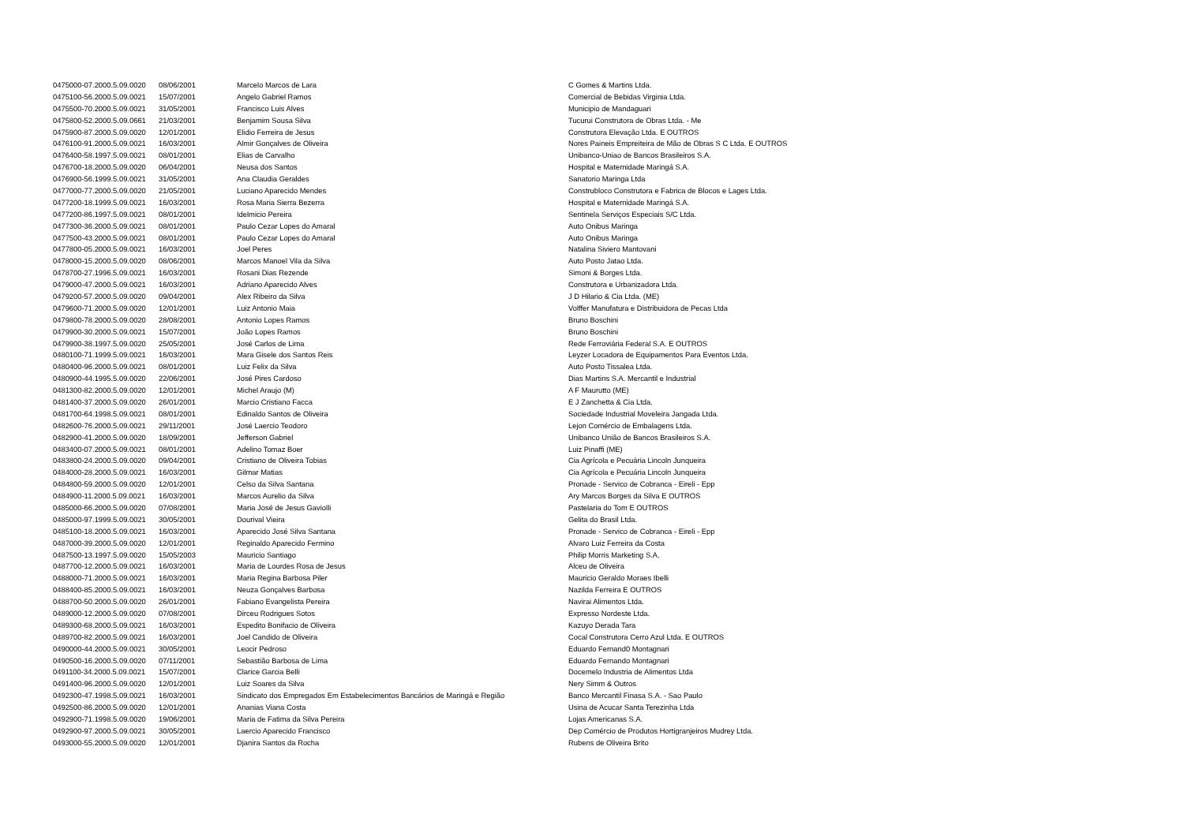| 0475000-07.2000.5.09.0020 | 08/06/2001 | Marcelo Marcos de Lara | C Gomes & Martins Ltda. |
| 0475100-56.2000.5.09.0021 | 15/07/2001 | Angelo Gabriel Ramos | Comercial de Bebidas Virginia Ltda. |
| 0475500-70.2000.5.09.0021 | 31/05/2001 | Francisco Luis Alves | Municipio de Mandaguari |
| 0475800-52.2000.5.09.0661 | 21/03/2001 | Benjamim Sousa Silva | Tucurui Construtora de Obras Ltda. - Me |
| 0475900-87.2000.5.09.0020 | 12/01/2001 | Elidio Ferreira de Jesus | Construtora Elevação Ltda. E OUTROS |
| 0476100-91.2000.5.09.0021 | 16/03/2001 | Almir Gonçalves de Oliveira | Nores Paineis Empreiteira de Mão de Obras S C Ltda. E OUTROS |
| 0476400-58.1997.5.09.0021 | 08/01/2001 | Elias de Carvalho | Unibanco-Uniao de Bancos Brasileiros S.A. |
| 0476700-18.2000.5.09.0020 | 06/04/2001 | Neusa dos Santos | Hospital e Maternidade Maringá S.A. |
| 0476900-56.1999.5.09.0021 | 31/05/2001 | Ana Claudia Geraldes | Sanatorio Maringa Ltda |
| 0477000-77.2000.5.09.0020 | 21/05/2001 | Luciano Aparecido Mendes | Construbloco Construtora e Fabrica de Blocos e Lages Ltda. |
| 0477200-18.1999.5.09.0021 | 16/03/2001 | Rosa Maria Sierra Bezerra | Hospital e Maternidade Maringá S.A. |
| 0477200-86.1997.5.09.0021 | 08/01/2001 | Idelmicio Pereira | Sentinela Serviços Especiais S/C Ltda. |
| 0477300-36.2000.5.09.0021 | 08/01/2001 | Paulo Cezar Lopes do Amaral | Auto Onibus Maringa |
| 0477500-43.2000.5.09.0021 | 08/01/2001 | Paulo Cezar Lopes do Amaral | Auto Onibus Maringa |
| 0477800-05.2000.5.09.0021 | 16/03/2001 | Joel Peres | Natalina Siviero Mantovani |
| 0478000-15.2000.5.09.0020 | 08/06/2001 | Marcos Manoel Vila da Silva | Auto Posto Jatao Ltda. |
| 0478700-27.1996.5.09.0021 | 16/03/2001 | Rosani Dias Rezende | Simoni & Borges Ltda. |
| 0479000-47.2000.5.09.0021 | 16/03/2001 | Adriano Aparecido Alves | Construtora e Urbanizadora Ltda. |
| 0479200-57.2000.5.09.0020 | 09/04/2001 | Alex Ribeiro da Silva | J D Hilario & Cia Ltda. (ME) |
| 0479600-71.2000.5.09.0020 | 12/01/2001 | Luiz Antonio Maia | Volffer Manufatura e Distribuidora de Pecas Ltda |
| 0479800-78.2000.5.09.0020 | 28/08/2001 | Antonio Lopes Ramos | Bruno Boschini |
| 0479900-30.2000.5.09.0021 | 15/07/2001 | João Lopes Ramos | Bruno Boschini |
| 0479900-38.1997.5.09.0020 | 25/05/2001 | José Carlos de Lima | Rede Ferroviária Federal S.A. E OUTROS |
| 0480100-71.1999.5.09.0021 | 16/03/2001 | Mara Gisele dos Santos Reis | Leyzer Locadora de Equipamentos Para Eventos Ltda. |
| 0480400-96.2000.5.09.0021 | 08/01/2001 | Luiz Felix da Silva | Auto Posto Tissalea Ltda. |
| 0480900-44.1995.5.09.0020 | 22/06/2001 | José Pires Cardoso | Dias Martins S.A. Mercantil e Industrial |
| 0481300-82.2000.5.09.0020 | 12/01/2001 | Michel Araujo (M) | A F Maurutto (ME) |
| 0481400-37.2000.5.09.0020 | 26/01/2001 | Marcio Cristiano Facca | E J Zanchetta & Cia Ltda. |
| 0481700-64.1998.5.09.0021 | 08/01/2001 | Edinaldo Santos de Oliveira | Sociedade Industrial Moveleira Jangada Ltda. |
| 0482600-76.2000.5.09.0021 | 29/11/2001 | José Laercio Teodoro | Lejon Comércio de Embalagens Ltda. |
| 0482900-41.2000.5.09.0020 | 18/09/2001 | Jefferson Gabriel | Unibanco União de Bancos Brasileiros S.A. |
| 0483400-07.2000.5.09.0021 | 08/01/2001 | Adelino Tomaz Boer | Luiz Pinaffi (ME) |
| 0483800-24.2000.5.09.0020 | 09/04/2001 | Cristiano de Oliveira Tobias | Cia Agrícola e Pecuária Lincoln Junqueira |
| 0484000-28.2000.5.09.0021 | 16/03/2001 | Gilmar Matias | Cia Agrícola e Pecuária Lincoln Junqueira |
| 0484800-59.2000.5.09.0020 | 12/01/2001 | Celso da Silva Santana | Pronade - Servico de Cobranca - Eireli - Epp |
| 0484900-11.2000.5.09.0021 | 16/03/2001 | Marcos Aurelio da Silva | Ary Marcos Borges da Silva E OUTROS |
| 0485000-66.2000.5.09.0020 | 07/08/2001 | Maria José de Jesus Gaviolli | Pastelaria do Tom E OUTROS |
| 0485000-97.1999.5.09.0021 | 30/05/2001 | Dourival Vieira | Gelita do Brasil Ltda. |
| 0485100-18.2000.5.09.0021 | 16/03/2001 | Aparecido José Silva Santana | Pronade - Servico de Cobranca - Eireli - Epp |
| 0487000-39.2000.5.09.0020 | 12/01/2001 | Reginaldo Aparecido Fermino | Alvaro Luiz Ferreira da Costa |
| 0487500-13.1997.5.09.0020 | 15/05/2003 | Mauricio Santiago | Philip Morris Marketing S.A. |
| 0487700-12.2000.5.09.0021 | 16/03/2001 | Maria de Lourdes Rosa de Jesus | Alceu de Oliveira |
| 0488000-71.2000.5.09.0021 | 16/03/2001 | Maria Regina Barbosa Piler | Mauricio Geraldo Moraes Ibelli |
| 0488400-85.2000.5.09.0021 | 16/03/2001 | Neuza Gonçalves Barbosa | Nazilda Ferreira E OUTROS |
| 0488700-50.2000.5.09.0020 | 26/01/2001 | Fabiano Evangelista Pereira | Navirai Alimentos Ltda. |
| 0489000-12.2000.5.09.0020 | 07/08/2001 | Dirceu Rodrigues Sotos | Expresso Nordeste Ltda. |
| 0489300-68.2000.5.09.0021 | 16/03/2001 | Espedito Bonifacio de Oliveira | Kazuyo Derada Tara |
| 0489700-82.2000.5.09.0021 | 16/03/2001 | Joel Candido de Oliveira | Cocal Construtora Cerro Azul Ltda. E OUTROS |
| 0490000-44.2000.5.09.0021 | 30/05/2001 | Leocir Pedroso | Eduardo Fernand0 Montagnari |
| 0490500-16.2000.5.09.0020 | 07/11/2001 | Sebastião Barbosa de Lima | Eduardo Fernando Montagnari |
| 0491100-34.2000.5.09.0021 | 15/07/2001 | Clarice Garcia Belli | Docemelo Industria de Alimentos Ltda |
| 0491400-96.2000.5.09.0020 | 12/01/2001 | Luiz Soares da Silva | Nery Simm & Outros |
| 0492300-47.1998.5.09.0021 | 16/03/2001 | Sindicato dos Empregados Em Estabelecimentos Bancários de Maringá e Região | Banco Mercantil Finasa S.A. - Sao Paulo |
| 0492500-86.2000.5.09.0020 | 12/01/2001 | Ananias Viana Costa | Usina de Acucar Santa Terezinha Ltda |
| 0492900-71.1998.5.09.0020 | 19/06/2001 | Maria de Fatima da Silva Pereira | Lojas Americanas S.A. |
| 0492900-97.2000.5.09.0021 | 30/05/2001 | Laercio Aparecido Francisco | Dep Comércio de Produtos Hortigranjeiros Mudrey Ltda. |
| 0493000-55.2000.5.09.0020 | 12/01/2001 | Djanira Santos da Rocha | Rubens de Oliveira Brito |